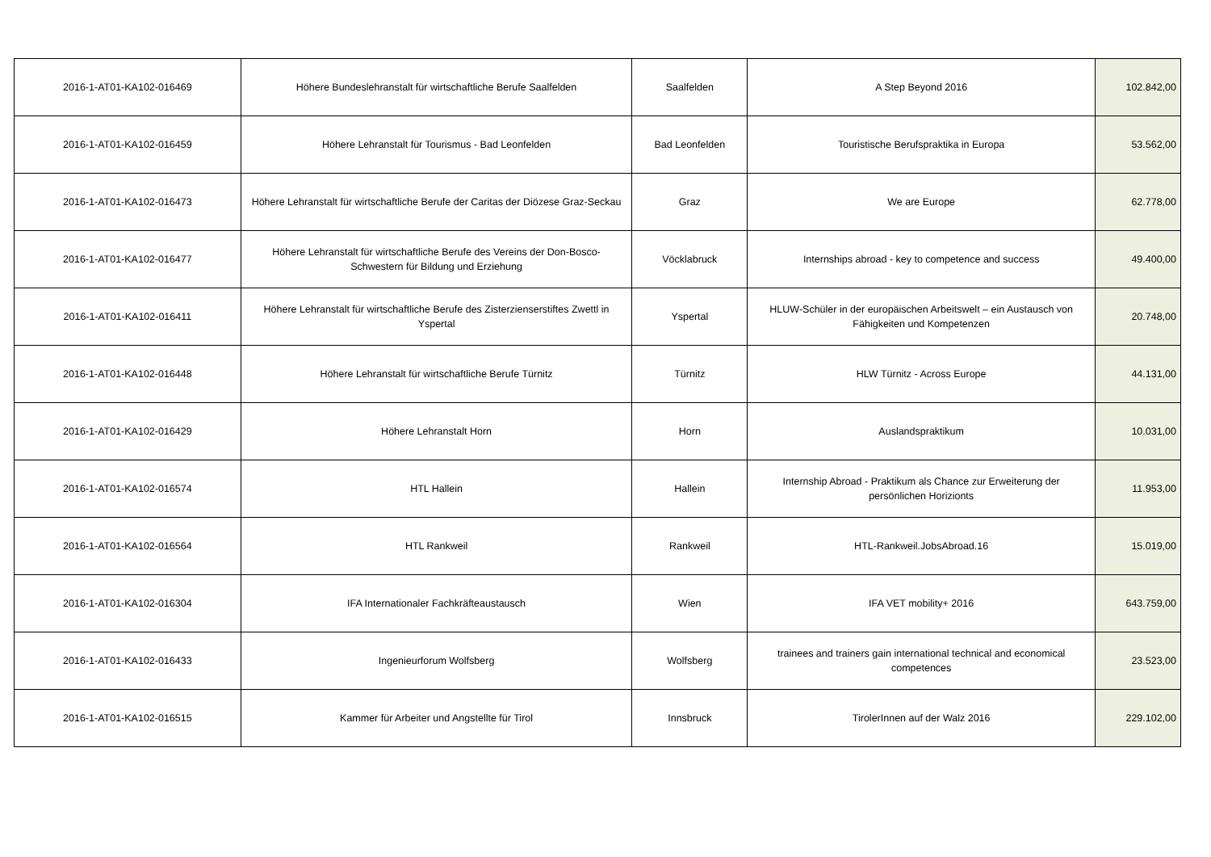| 2016-1-AT01-KA102-016469 | Höhere Bundeslehranstalt für wirtschaftliche Berufe Saalfelden | Saalfelden | A Step Beyond 2016 | 102.842,00 |
| 2016-1-AT01-KA102-016459 | Höhere Lehranstalt für Tourismus - Bad Leonfelden | Bad Leonfelden | Touristische Berufspraktika in Europa | 53.562,00 |
| 2016-1-AT01-KA102-016473 | Höhere Lehranstalt für wirtschaftliche Berufe der Caritas der Diözese Graz-Seckau | Graz | We are Europe | 62.778,00 |
| 2016-1-AT01-KA102-016477 | Höhere Lehranstalt für wirtschaftliche Berufe des Vereins der Don-Bosco-Schwestern für Bildung und Erziehung | Vöcklabruck | Internships abroad - key to competence and success | 49.400,00 |
| 2016-1-AT01-KA102-016411 | Höhere Lehranstalt für wirtschaftliche Berufe des Zisterzienserstiftes Zwettl in Yspertal | Yspertal | HLUW-Schüler in der europäischen Arbeitswelt – ein Austausch von Fähigkeiten und Kompetenzen | 20.748,00 |
| 2016-1-AT01-KA102-016448 | Höhere Lehranstalt für wirtschaftliche Berufe Türnitz | Türnitz | HLW Türnitz - Across Europe | 44.131,00 |
| 2016-1-AT01-KA102-016429 | Höhere Lehranstalt Horn | Horn | Auslandspraktikum | 10.031,00 |
| 2016-1-AT01-KA102-016574 | HTL Hallein | Hallein | Internship Abroad - Praktikum als Chance zur Erweiterung der persönlichen Horizionts | 11.953,00 |
| 2016-1-AT01-KA102-016564 | HTL Rankweil | Rankweil | HTL-Rankweil.JobsAbroad.16 | 15.019,00 |
| 2016-1-AT01-KA102-016304 | IFA Internationaler Fachkräfteaustausch | Wien | IFA VET mobility+ 2016 | 643.759,00 |
| 2016-1-AT01-KA102-016433 | Ingenieurforum Wolfsberg | Wolfsberg | trainees and trainers gain international technical and economical competences | 23.523,00 |
| 2016-1-AT01-KA102-016515 | Kammer für Arbeiter und Angstellte für Tirol | Innsbruck | TirolerInnen auf der Walz 2016 | 229.102,00 |